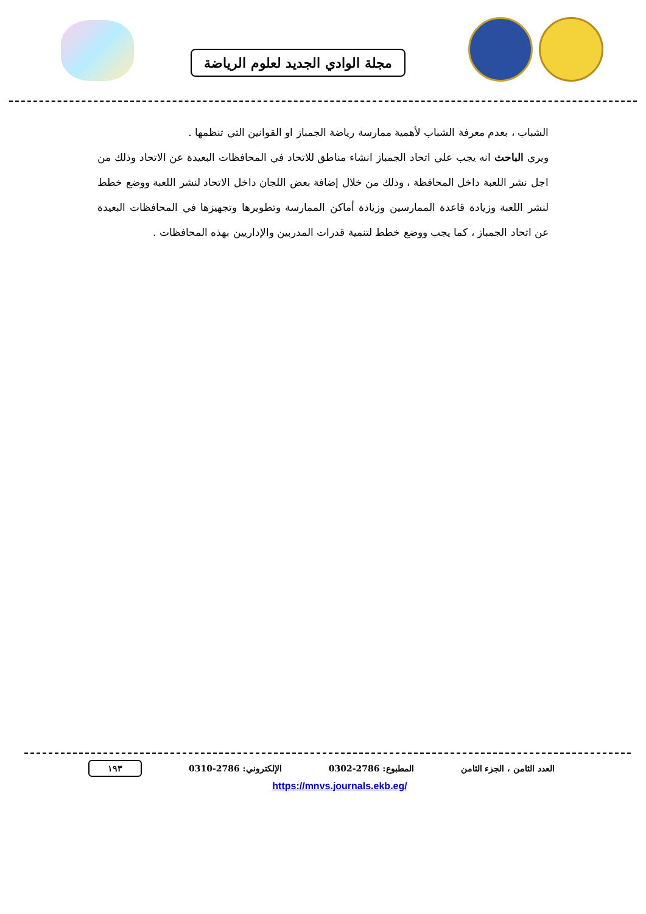مجلة الوادي الجديد لعلوم الرياضة
الشباب ، بعدم معرفة الشباب لأهمية ممارسة رياضة الجمباز او القوانين التي تنظمها .
ويري الباحث انه يجب علي اتحاد الجمباز انشاء مناطق للاتحاد في المحافظات البعيدة عن الاتحاد وذلك من اجل نشر اللعبة داخل المحافظة ، وذلك من خلال إضافة بعض اللجان داخل الاتحاد لنشر اللعبة ووضع خطط لنشر اللعبة وزيادة قاعدة الممارسين وزيادة أماكن الممارسة وتطويرها وتجهيزها في المحافظات البعيدة عن اتحاد الجمباز ، كما يجب ووضع خطط لتنمية قدرات المدربين والإداريين بهذه المحافظات .
العدد الثامن ، الجزء الثامن المطبوع: 2786-0302 الإلكتروني: 2786-0310 ١٩٣
https://mnvs.journals.ekb.eg/